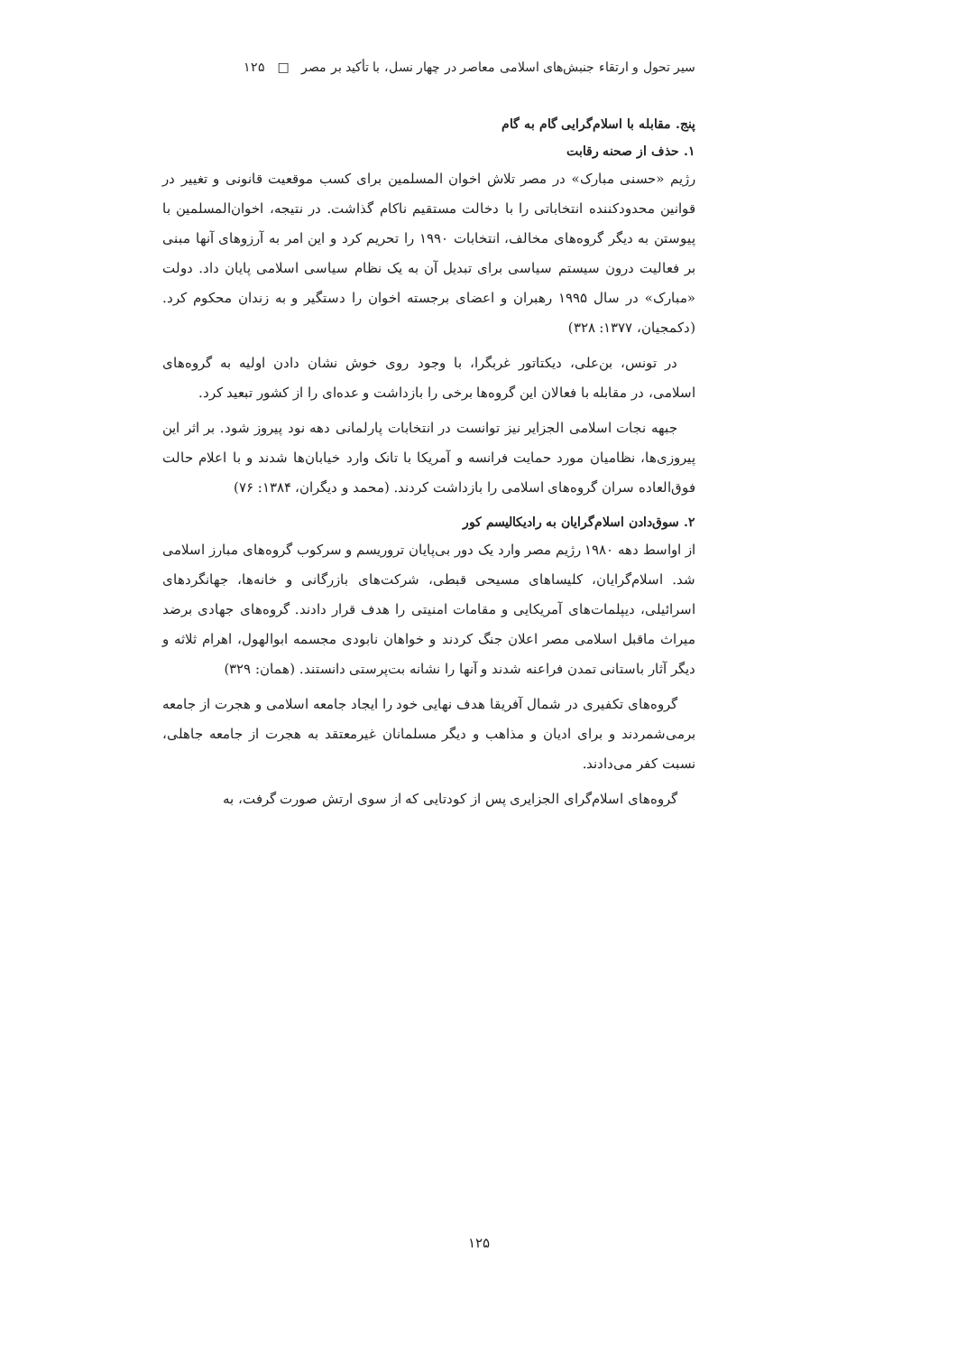سیر تحول و ارتقاء جنبش‌های اسلامی معاصر در چهار نسل، با تأکید بر مصر □ ۱۲۵
پنج. مقابله با اسلام‌گرایی گام به گام
۱. حذف از صحنه رقابت
رژیم «حسنی مبارک» در مصر تلاش اخوان المسلمین برای کسب موقعیت قانونی و تغییر در قوانین محدودکننده انتخاباتی را با دخالت مستقیم ناکام گذاشت. در نتیجه، اخوان‌المسلمین با پیوستن به دیگر گروه‌های مخالف، انتخابات ۱۹۹۰ را تحریم کرد و این امر به آرزوهای آنها مبنی بر فعالیت درون سیستم سیاسی برای تبدیل آن به یک نظام سیاسی اسلامی پایان داد. دولت «مبارک» در سال ۱۹۹۵ رهبران و اعضای برجسته اخوان را دستگیر و به زندان محکوم کرد. (دکمجیان، ۱۳۷۷: ۳۲۸)
در تونس، بن‌علی، دیکتاتور غربگرا، با وجود روی خوش نشان دادن اولیه به گروه‌های اسلامی، در مقابله با فعالان این گروه‌ها برخی را بازداشت و عده‌ای را از کشور تبعید کرد.
جبهه نجات اسلامی الجزایر نیز توانست در انتخابات پارلمانی دهه نود پیروز شود. بر اثر این پیروزی‌ها، نظامیان مورد حمایت فرانسه و آمریکا با تانک وارد خیابان‌ها شدند و با اعلام حالت فوق‌العاده سران گروه‌های اسلامی را بازداشت کردند. (محمد و دیگران، ۱۳۸۴: ۷۶)
۲. سوق‌دادن اسلام‌گرایان به رادیکالیسم کور
از اواسط دهه ۱۹۸۰ رژیم مصر وارد یک دور بی‌پایان تروریسم و سرکوب گروه‌های مبارز اسلامی شد. اسلام‌گرایان، کلیساهای مسیحی قبطی، شرکت‌های بازرگانی و خانه‌ها، جهانگردهای اسرائیلی، دیپلمات‌های آمریکایی و مقامات امنیتی را هدف قرار دادند. گروه‌های جهادی برضد میراث ماقبل اسلامی مصر اعلان جنگ کردند و خواهان نابودی مجسمه ابوالهول، اهرام ثلاثه و دیگر آثار باستانی تمدن فراعنه شدند و آنها را نشانه بت‌پرستی دانستند. (همان: ۳۲۹)
گروه‌های تکفیری در شمال آفریقا هدف نهایی خود را ایجاد جامعه اسلامی و هجرت از جامعه برمی‌شمردند و برای ادیان و مذاهب و دیگر مسلمانان غیرمعتقد به هجرت از جامعه جاهلی، نسبت کفر می‌دادند.
گروه‌های اسلام‌گرای الجزایری پس از کودتایی که از سوی ارتش صورت گرفت، به
۱۲۵